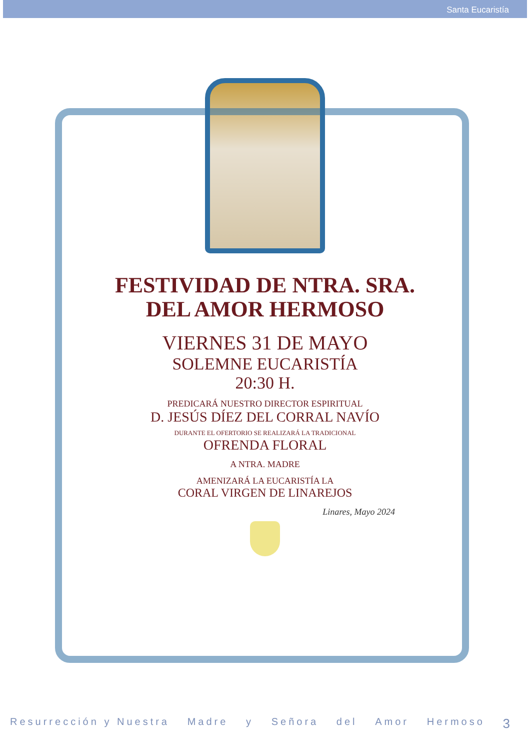Santa Eucaristía
FESTIVIDAD DE NTRA. SRA.
DEL AMOR HERMOSO
VIERNES 31 DE MAYO
SOLEMNE EUCARISTÍA
20:30 H.
PREDICARÁ NUESTRO DIRECTOR ESPIRITUAL
D. JESÚS DÍEZ DEL CORRAL NAVÍO
DURANTE EL OFERTORIO SE REALIZARÁ LA TRADICIONAL
OFRENDA FLORAL
A NTRA. MADRE
AMENIZARÁ LA EUCARISTÍA LA
CORAL VIRGEN DE LINAREJOS
Linares, Mayo 2024
Resurrección y Nuestra Madre y Señora del Amor Hermoso 3